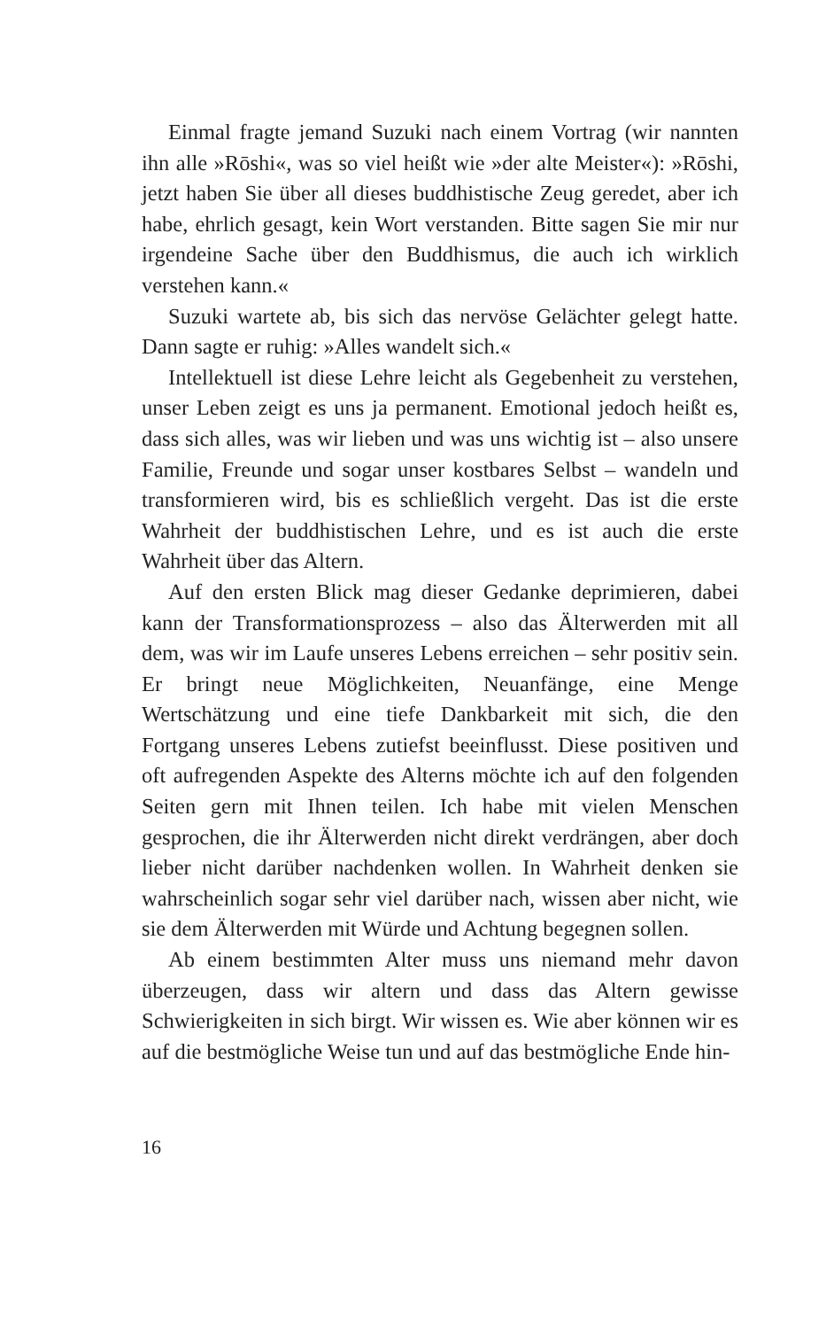Einmal fragte jemand Suzuki nach einem Vortrag (wir nannten ihn alle »Rōshi«, was so viel heißt wie »der alte Meister«): »Rōshi, jetzt haben Sie über all dieses buddhistische Zeug geredet, aber ich habe, ehrlich gesagt, kein Wort verstanden. Bitte sagen Sie mir nur irgendeine Sache über den Buddhismus, die auch ich wirklich verstehen kann.«
Suzuki wartete ab, bis sich das nervöse Gelächter gelegt hatte. Dann sagte er ruhig: »Alles wandelt sich.«
Intellektuell ist diese Lehre leicht als Gegebenheit zu verstehen, unser Leben zeigt es uns ja permanent. Emotional jedoch heißt es, dass sich alles, was wir lieben und was uns wichtig ist – also unsere Familie, Freunde und sogar unser kostbares Selbst – wandeln und transformieren wird, bis es schließlich vergeht. Das ist die erste Wahrheit der buddhistischen Lehre, und es ist auch die erste Wahrheit über das Altern.
Auf den ersten Blick mag dieser Gedanke deprimieren, dabei kann der Transformationsprozess – also das Älterwerden mit all dem, was wir im Laufe unseres Lebens erreichen – sehr positiv sein. Er bringt neue Möglichkeiten, Neuanfänge, eine Menge Wertschätzung und eine tiefe Dankbarkeit mit sich, die den Fortgang unseres Lebens zutiefst beeinflusst. Diese positiven und oft aufregenden Aspekte des Alterns möchte ich auf den folgenden Seiten gern mit Ihnen teilen. Ich habe mit vielen Menschen gesprochen, die ihr Älterwerden nicht direkt verdrängen, aber doch lieber nicht darüber nachdenken wollen. In Wahrheit denken sie wahrscheinlich sogar sehr viel darüber nach, wissen aber nicht, wie sie dem Älterwerden mit Würde und Achtung begegnen sollen.
Ab einem bestimmten Alter muss uns niemand mehr davon überzeugen, dass wir altern und dass das Altern gewisse Schwierigkeiten in sich birgt. Wir wissen es. Wie aber können wir es auf die bestmögliche Weise tun und auf das bestmögliche Ende hin-
16